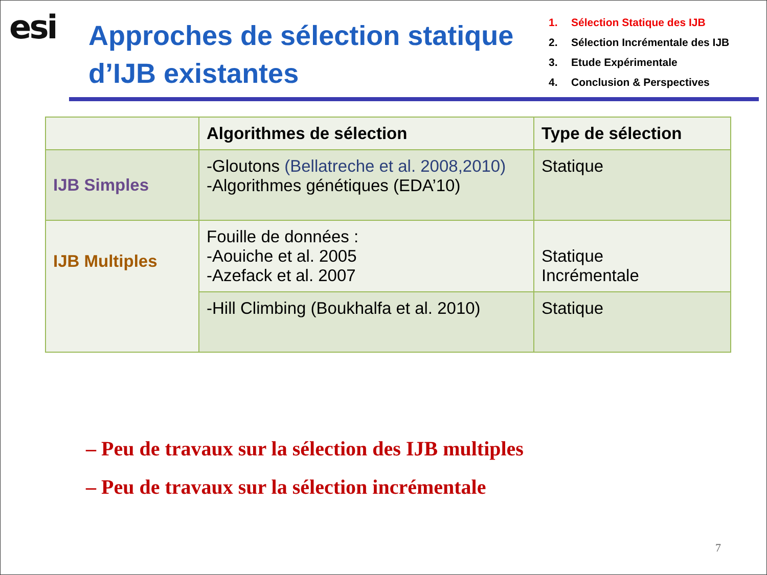esi
Approches de sélection statique d’IJB existantes
1. Sélection Statique des IJB
2. Sélection Incrémentale des IJB
3. Etude Expérimentale
4. Conclusion & Perspectives
| | Algorithmes de sélection | Type de sélection |
| --- | --- | --- |
| IJB Simples | -Gloutons (Bellatreche et al. 2008,2010) -Algorithmes génétiques (EDA’10) | Statique |
| IJB Multiples | Fouille de données : -Aouiche et al. 2005 -Azefack et al. 2007 | Statique Incrémentale |
| | -Hill Climbing (Boukhalfa et al. 2010) | Statique |
– Peu de travaux sur la sélection des IJB multiples
– Peu de travaux sur la sélection incrémentale
7